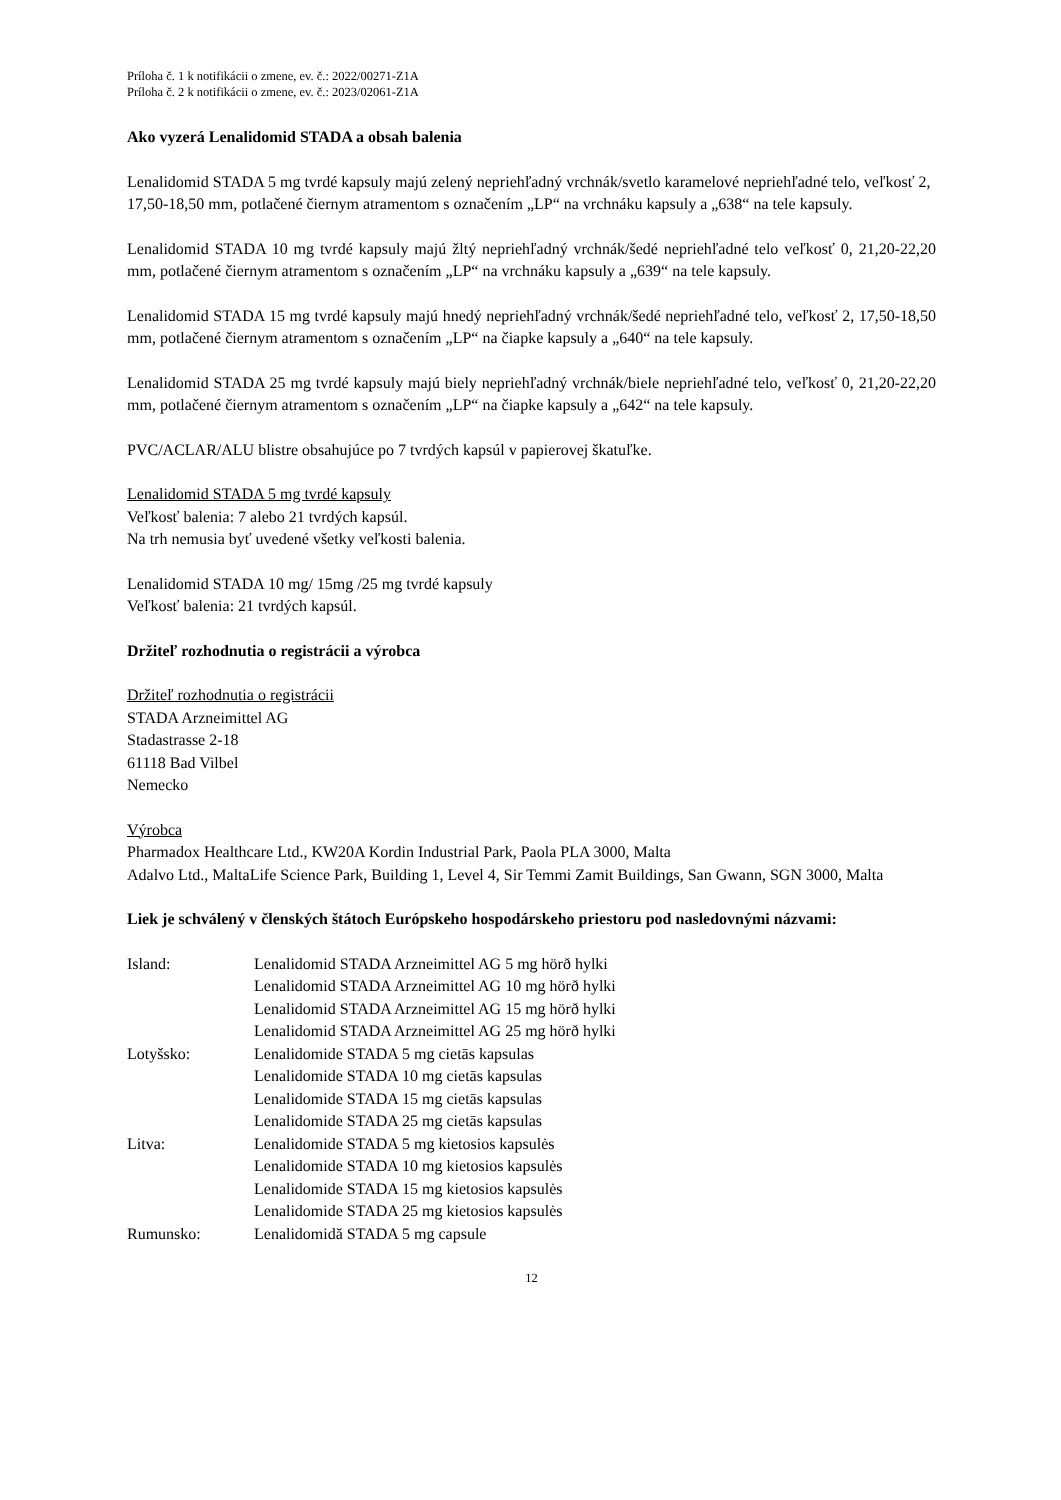Príloha č. 1 k notifikácii o zmene, ev. č.: 2022/00271-Z1A
Príloha č. 2 k notifikácii o zmene, ev. č.: 2023/02061-Z1A
Ako vyzerá Lenalidomid STADA a obsah balenia
Lenalidomid STADA 5 mg tvrdé kapsuly majú zelený nepriehľadný vrchnák/svetlo karamelové nepriehľadné telo, veľkosť 2, 17,50-18,50 mm, potlačené čiernym atramentom s označením „LP“ na vrchnáku kapsuly a „638“ na tele kapsuly.
Lenalidomid STADA 10 mg tvrdé kapsuly majú žltý nepriehľadný vrchnák/šedé nepriehľadné telo veľkosť 0, 21,20-22,20 mm, potlačené čiernym atramentom s označením „LP“ na vrchnáku kapsuly a „639“ na tele kapsuly.
Lenalidomid STADA 15 mg tvrdé kapsuly majú hnedý nepriehľadný vrchnák/šedé nepriehľadné telo, veľkosť 2, 17,50-18,50 mm, potlačené čiernym atramentom s označením „LP“ na čiapke kapsuly a „640“ na tele kapsuly.
Lenalidomid STADA 25 mg tvrdé kapsuly majú biely nepriehľadný vrchnák/biele nepriehľadné telo, veľkosť 0, 21,20-22,20 mm, potlačené čiernym atramentom s označením „LP“ na čiapke kapsuly a „642“ na tele kapsuly.
PVC/ACLAR/ALU blistre obsahujúce po 7 tvrdých kapsúl v papierovej škatuľke.
Lenalidomid STADA 5 mg tvrdé kapsuly
Veľkosť balenia: 7 alebo 21 tvrdých kapsúl.
Na trh nemusia byť uvedené všetky veľkosti balenia.
Lenalidomid STADA 10 mg/ 15mg /25 mg tvrdé kapsuly
Veľkosť balenia: 21 tvrdých kapsúl.
Držiteľ rozhodnutia o registrácii a výrobca
Držiteľ rozhodnutia o registrácii
STADA Arzneimittel AG
Stadastrasse 2-18
61118 Bad Vilbel
Nemecko
Výrobca
Pharmadox Healthcare Ltd., KW20A Kordin Industrial Park, Paola PLA 3000, Malta
Adalvo Ltd., MaltaLife Science Park, Building 1, Level 4, Sir Temmi Zamit Buildings, San Gwann, SGN 3000, Malta
Liek je schválený v členských štátoch Európskeho hospodárskeho priestoru pod nasledovnými názvami:
| Island: | Lenalidomid STADA Arzneimittel AG 5 mg hörð hylki Lenalidomid STADA Arzneimittel AG 10 mg hörð hylki Lenalidomid STADA Arzneimittel AG 15 mg hörð hylki Lenalidomid STADA Arzneimittel AG 25 mg hörð hylki |
| Lotyšsko: | Lenalidomide STADA 5 mg cietās kapsulas Lenalidomide STADA 10 mg cietās kapsulas Lenalidomide STADA 15 mg cietās kapsulas Lenalidomide STADA 25 mg cietās kapsulas |
| Litva: | Lenalidomide STADA 5 mg kietosios kapsulės Lenalidomide STADA 10 mg kietosios kapsulės Lenalidomide STADA 15 mg kietosios kapsulės Lenalidomide STADA 25 mg kietosios kapsulės |
| Rumunsko: | Lenalidomidă STADA 5 mg capsule |
12